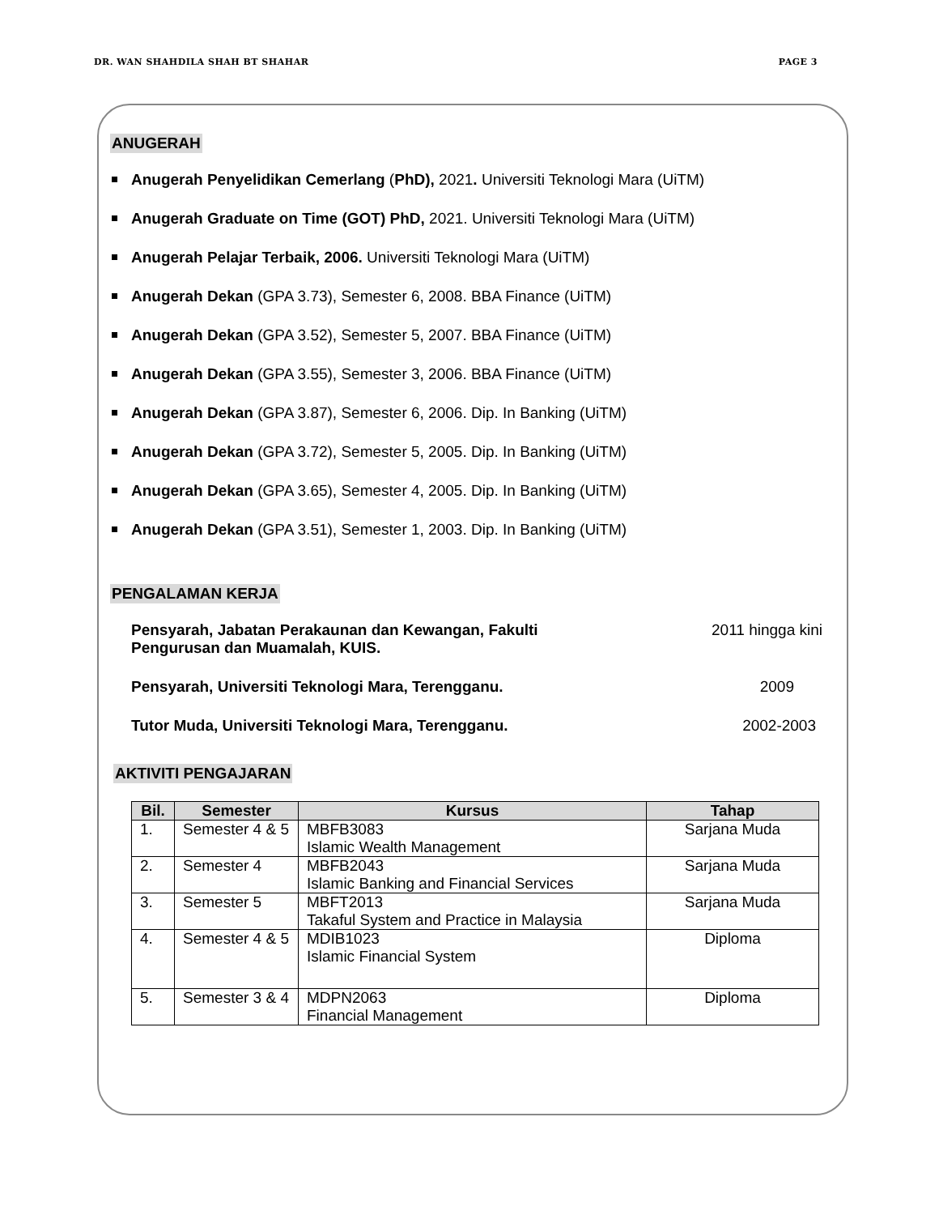DR. WAN SHAHDILA SHAH BT SHAHAR PAGE 3
ANUGERAH
Anugerah Penyelidikan Cemerlang (PhD), 2021. Universiti Teknologi Mara (UiTM)
Anugerah Graduate on Time (GOT) PhD, 2021. Universiti Teknologi Mara (UiTM)
Anugerah Pelajar Terbaik, 2006. Universiti Teknologi Mara (UiTM)
Anugerah Dekan (GPA 3.73), Semester 6, 2008. BBA Finance (UiTM)
Anugerah Dekan (GPA 3.52), Semester 5, 2007. BBA Finance (UiTM)
Anugerah Dekan (GPA 3.55), Semester 3, 2006. BBA Finance (UiTM)
Anugerah Dekan (GPA 3.87), Semester 6, 2006. Dip. In Banking (UiTM)
Anugerah Dekan (GPA 3.72), Semester 5, 2005. Dip. In Banking (UiTM)
Anugerah Dekan (GPA 3.65), Semester 4, 2005. Dip. In Banking (UiTM)
Anugerah Dekan (GPA 3.51), Semester 1, 2003. Dip. In Banking (UiTM)
PENGALAMAN KERJA
Pensyarah, Jabatan Perakaunan dan Kewangan, Fakulti Pengurusan dan Muamalah, KUIS. 2011 hingga kini
Pensyarah, Universiti Teknologi Mara, Terengganu. 2009
Tutor Muda, Universiti Teknologi Mara, Terengganu. 2002-2003
AKTIVITI PENGAJARAN
| Bil. | Semester | Kursus | Tahap |
| --- | --- | --- | --- |
| 1. | Semester 4 & 5 | MBFB3083 Islamic Wealth Management | Sarjana Muda |
| 2. | Semester 4 | MBFB2043 Islamic Banking and Financial Services | Sarjana Muda |
| 3. | Semester 5 | MBFT2013 Takaful System and Practice in Malaysia | Sarjana Muda |
| 4. | Semester 4 & 5 | MDIB1023 Islamic Financial System | Diploma |
| 5. | Semester 3 & 4 | MDPN2063 Financial Management | Diploma |